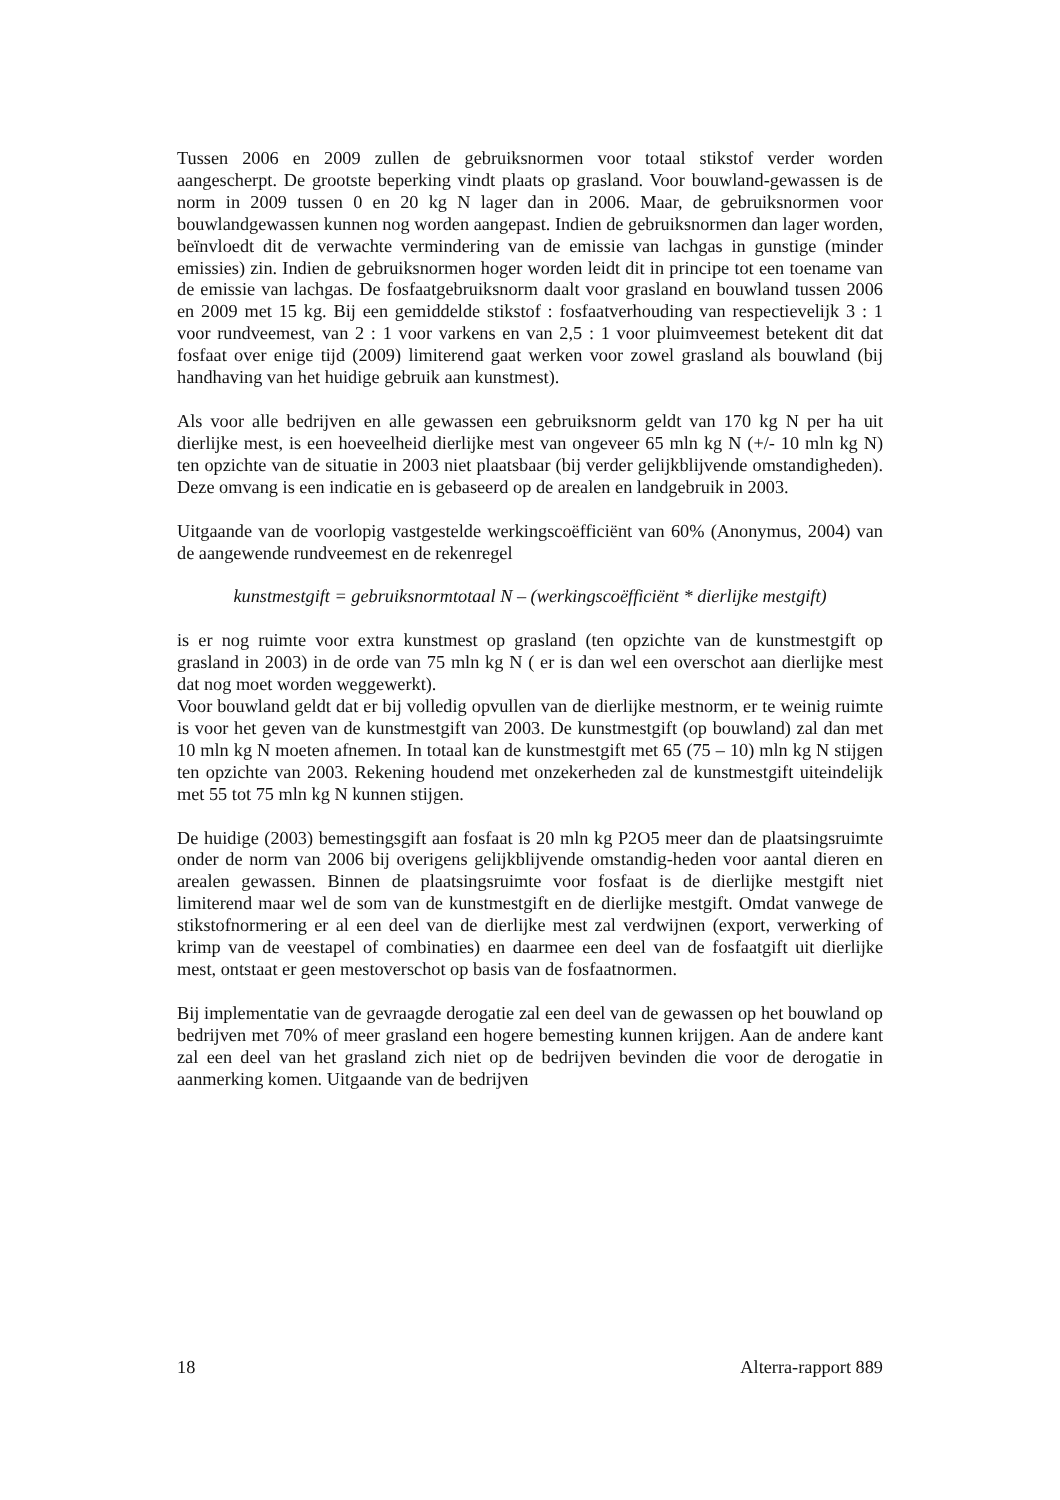Tussen 2006 en 2009 zullen de gebruiksnormen voor totaal stikstof verder worden aangescherpt. De grootste beperking vindt plaats op grasland. Voor bouwland-gewassen is de norm in 2009 tussen 0 en 20 kg N lager dan in 2006. Maar, de gebruiksnormen voor bouwlandgewassen kunnen nog worden aangepast. Indien de gebruiksnormen dan lager worden, beïnvloedt dit de verwachte vermindering van de emissie van lachgas in gunstige (minder emissies) zin. Indien de gebruiksnormen hoger worden leidt dit in principe tot een toename van de emissie van lachgas. De fosfaatgebruiksnorm daalt voor grasland en bouwland tussen 2006 en 2009 met 15 kg. Bij een gemiddelde stikstof : fosfaatverhouding van respectievelijk 3 : 1 voor rundveemest, van 2 : 1 voor varkens en van 2,5 : 1 voor pluimveemest betekent dit dat fosfaat over enige tijd (2009) limiterend gaat werken voor zowel grasland als bouwland (bij handhaving van het huidige gebruik aan kunstmest).
Als voor alle bedrijven en alle gewassen een gebruiksnorm geldt van 170 kg N per ha uit dierlijke mest, is een hoeveelheid dierlijke mest van ongeveer 65 mln kg N (+/- 10 mln kg N) ten opzichte van de situatie in 2003 niet plaatsbaar (bij verder gelijkblijvende omstandigheden). Deze omvang is een indicatie en is gebaseerd op de arealen en landgebruik in 2003.
Uitgaande van de voorlopig vastgestelde werkingscoëfficiënt van 60% (Anonymus, 2004) van de aangewende rundveemest en de rekenregel
kunstmestgift = gebruiksnormtotaal N – (werkingscoëfficiënt * dierlijke mestgift)
is er nog ruimte voor extra kunstmest op grasland (ten opzichte van de kunstmestgift op grasland in 2003) in de orde van 75 mln kg N ( er is dan wel een overschot aan dierlijke mest dat nog moet worden weggewerkt).
Voor bouwland geldt dat er bij volledig opvullen van de dierlijke mestnorm, er te weinig ruimte is voor het geven van de kunstmestgift van 2003. De kunstmestgift (op bouwland) zal dan met 10 mln kg N moeten afnemen. In totaal kan de kunstmestgift met 65 (75 – 10) mln kg N stijgen ten opzichte van 2003. Rekening houdend met onzekerheden zal de kunstmestgift uiteindelijk met 55 tot 75 mln kg N kunnen stijgen.
De huidige (2003) bemestingsgift aan fosfaat is 20 mln kg P2O5 meer dan de plaatsingsruimte onder de norm van 2006 bij overigens gelijkblijvende omstandig-heden voor aantal dieren en arealen gewassen. Binnen de plaatsingsruimte voor fosfaat is de dierlijke mestgift niet limiterend maar wel de som van de kunstmestgift en de dierlijke mestgift. Omdat vanwege de stikstofnormering er al een deel van de dierlijke mest zal verdwijnen (export, verwerking of krimp van de veestapel of combinaties) en daarmee een deel van de fosfaatgift uit dierlijke mest, ontstaat er geen mestoverschot op basis van de fosfaatnormen.
Bij implementatie van de gevraagde derogatie zal een deel van de gewassen op het bouwland op bedrijven met 70% of meer grasland een hogere bemesting kunnen krijgen. Aan de andere kant zal een deel van het grasland zich niet op de bedrijven bevinden die voor de derogatie in aanmerking komen. Uitgaande van de bedrijven
18 Alterra-rapport 889